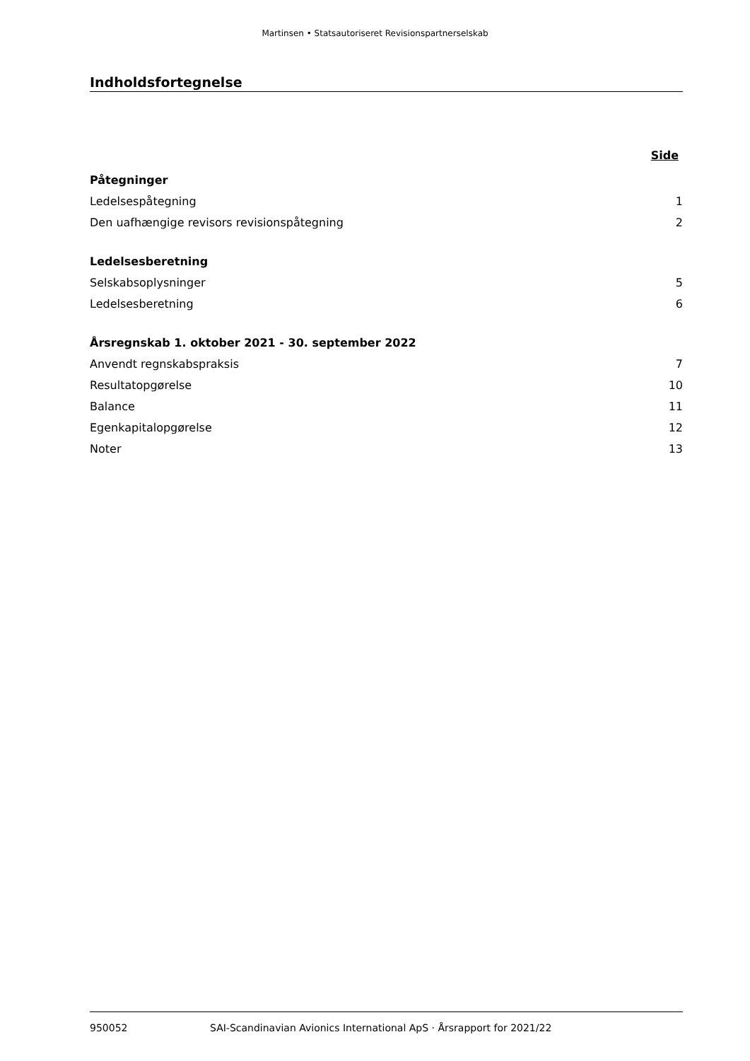Martinsen • Statsautoriseret Revisionspartnerselskab
Indholdsfortegnelse
Side
Påtegninger
Ledelsespåtegning 1
Den uafhængige revisors revisionspåtegning 2
Ledelsesberetning
Selskabsoplysninger 5
Ledelsesberetning 6
Årsregnskab 1. oktober 2021 - 30. september 2022
Anvendt regnskabspraksis 7
Resultatopgørelse 10
Balance 11
Egenkapitalopgørelse 12
Noter 13
950052 SAI-Scandinavian Avionics International ApS · Årsrapport for 2021/22